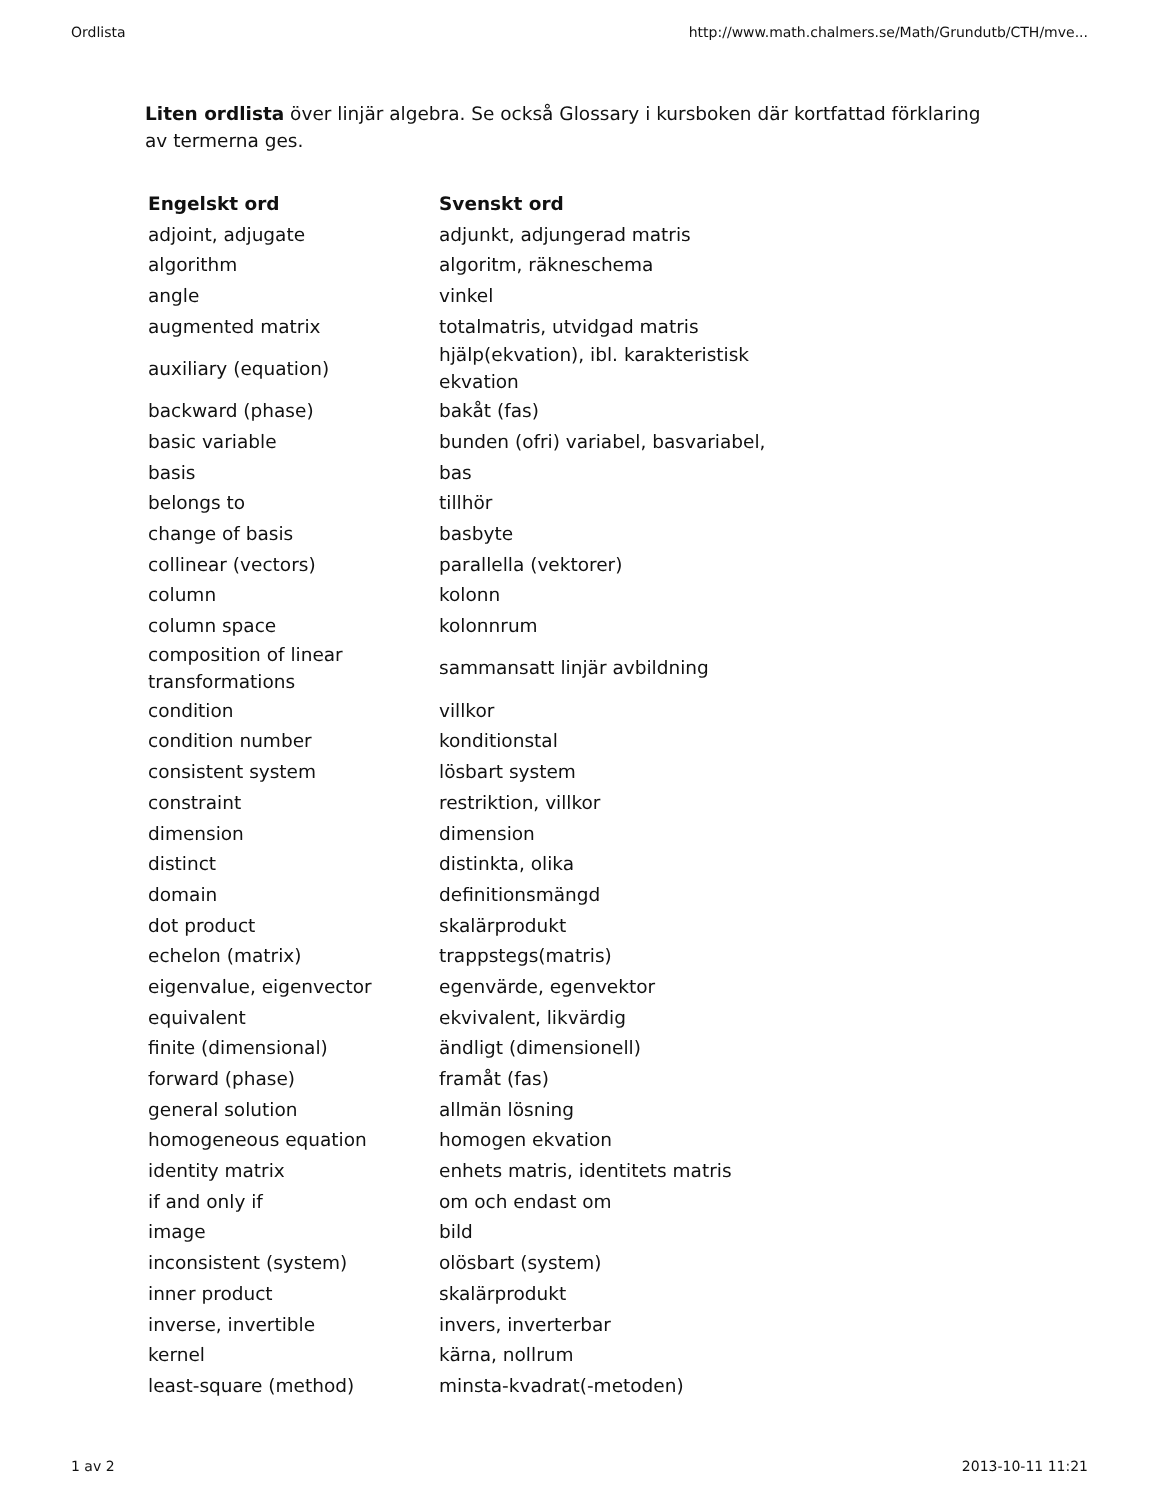Ordlista http://www.math.chalmers.se/Math/Grundutb/CTH/mve...
Liten ordlista över linjär algebra. Se också Glossary i kursboken där kortfattad förklaring av termerna ges.
| Engelskt ord | Svenskt ord |
| --- | --- |
| adjoint, adjugate | adjunkt, adjungerad matris |
| algorithm | algoritm, räkneschema |
| angle | vinkel |
| augmented matrix | totalmatris, utvidgad matris |
| auxiliary (equation) | hjälp(ekvation), ibl. karakteristisk ekvation |
| backward (phase) | bakåt (fas) |
| basic variable | bunden (ofri) variabel, basvariabel, |
| basis | bas |
| belongs to | tillhör |
| change of basis | basbyte |
| collinear (vectors) | parallella (vektorer) |
| column | kolonn |
| column space | kolonnrum |
| composition of linear transformations | sammansatt linjär avbildning |
| condition | villkor |
| condition number | konditionstal |
| consistent system | lösbart system |
| constraint | restriktion, villkor |
| dimension | dimension |
| distinct | distinkta, olika |
| domain | definitionsmängd |
| dot product | skalärprodukt |
| echelon (matrix) | trappstegs(matris) |
| eigenvalue, eigenvector | egenvärde, egenvektor |
| equivalent | ekvivalent, likvärdig |
| finite (dimensional) | ändligt (dimensionell) |
| forward (phase) | framåt (fas) |
| general solution | allmän lösning |
| homogeneous equation | homogen ekvation |
| identity matrix | enhets matris, identitets matris |
| if and only if | om och endast om |
| image | bild |
| inconsistent (system) | olösbart (system) |
| inner product | skalärprodukt |
| inverse, invertible | invers, inverterbar |
| kernel | kärna, nollrum |
| least-square (method) | minsta-kvadrat(-metoden) |
1 av 2 2013-10-11 11:21